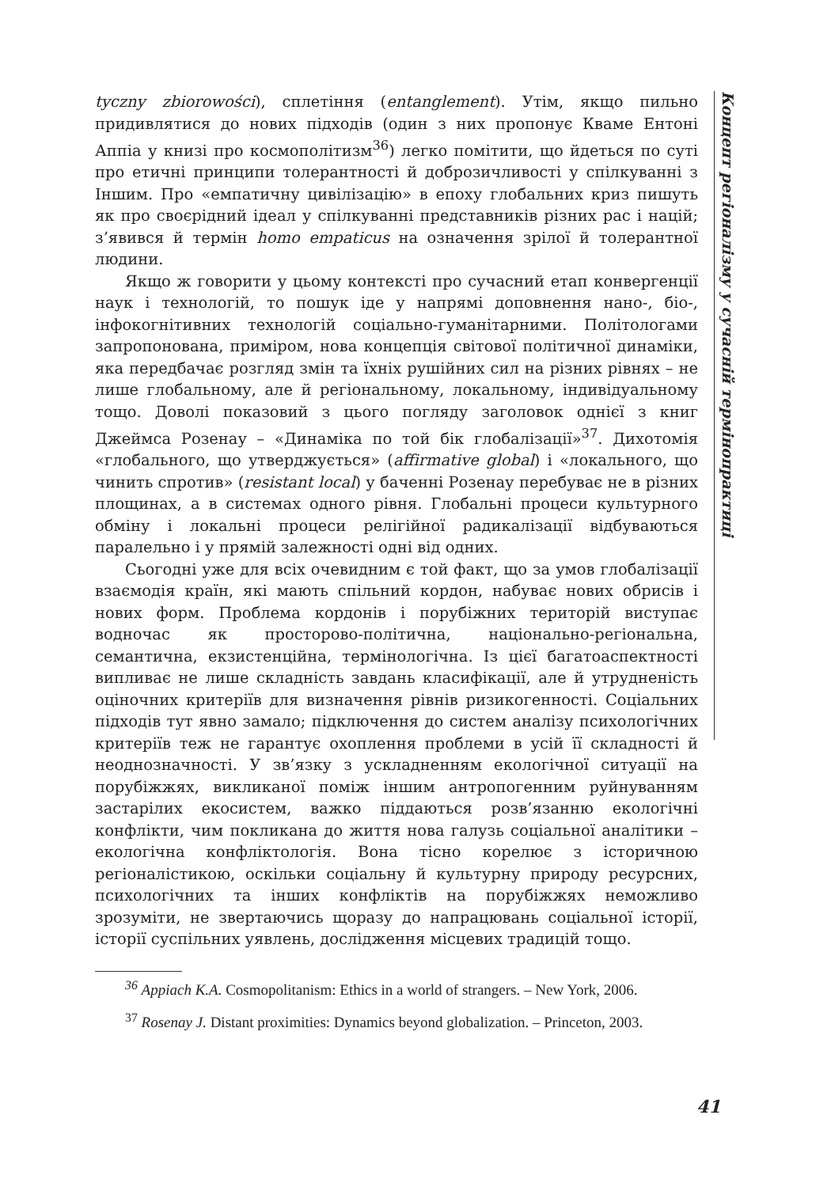Концепт регіоналізму у сучасній термінопрактиці
tyczny zbiorowości), сплетіння (entanglement). Утім, якщо пильно придивлятися до нових підходів (один з них пропонує Кваме Ентоні Аппіа у книзі про космополітизм<sup>36</sup>) легко помітити, що йдеться по суті про етичні принципи толерантності й доброзичливості у спілкуванні з Іншим. Про «емпатичну цивілізацію» в епоху глобальних криз пишуть як про своєрідний ідеал у спілкуванні представників різних рас і націй; з’явився й термін homo empaticus на означення зрілої й толерантної людини.
Якщо ж говорити у цьому контексті про сучасний етап конвергенції наук і технологій, то пошук іде у напрямі доповнення нано-, біо-, інфокогнітивних технологій соціально-гуманітарними. Політологами запропонована, приміром, нова концепція світової політичної динаміки, яка передбачає розгляд змін та їхніх рушійних сил на різних рівнях – не лише глобальному, але й регіональному, локальному, індивідуальному тощо. Доволі показовий з цього погляду заголовок однієї з книг Джеймса Розенау – «Динаміка по той бік глобалізації»<sup>37</sup>. Дихотомія «глобального, що утверджується» (affirmative global) і «локального, що чинить спротив» (resistant local) у баченні Розенау перебуває не в різних площинах, а в системах одного рівня. Глобальні процеси культурного обміну і локальні процеси релігійної радикалізації відбуваються паралельно і у прямій залежності одні від одних.
Сьогодні уже для всіх очевидним є той факт, що за умов глобалізації взаємодія країн, які мають спільний кордон, набуває нових обрисів і нових форм. Проблема кордонів і порубіжних територій виступає водночас як просторово-політична, національно-регіональна, семантична, екзистенційна, термінологічна. Із цієї багатоаспектності випливає не лише складність завдань класифікації, але й утрудненість оціночних критеріїв для визначення рівнів ризикогенності. Соціальних підходів тут явно замало; підключення до систем аналізу психологічних критеріїв теж не гарантує охоплення проблеми в усій її складності й неоднозначності. У зв’язку з ускладненням екологічної ситуації на порубіжжях, викликаної поміж іншим антропогенним руйнуванням застарілих екосистем, важко піддаються розв’язанню екологічні конфлікти, чим покликана до життя нова галузь соціальної аналітики – екологічна конфліктологія. Вона тісно корелює з історичною регіоналістикою, оскільки соціальну й культурну природу ресурсних, психологічних та інших конфліктів на порубіжжях неможливо зрозуміти, не звертаючись щоразу до напрацювань соціальної історії, історії суспільних уявлень, дослідження місцевих традицій тощо.
<sup>36</sup> Appiach K.A. Cosmopolitanism: Ethics in a world of strangers. – New York, 2006.
<sup>37</sup> Rosenay J. Distant proximities: Dynamics beyond globalization. – Princeton, 2003.
41